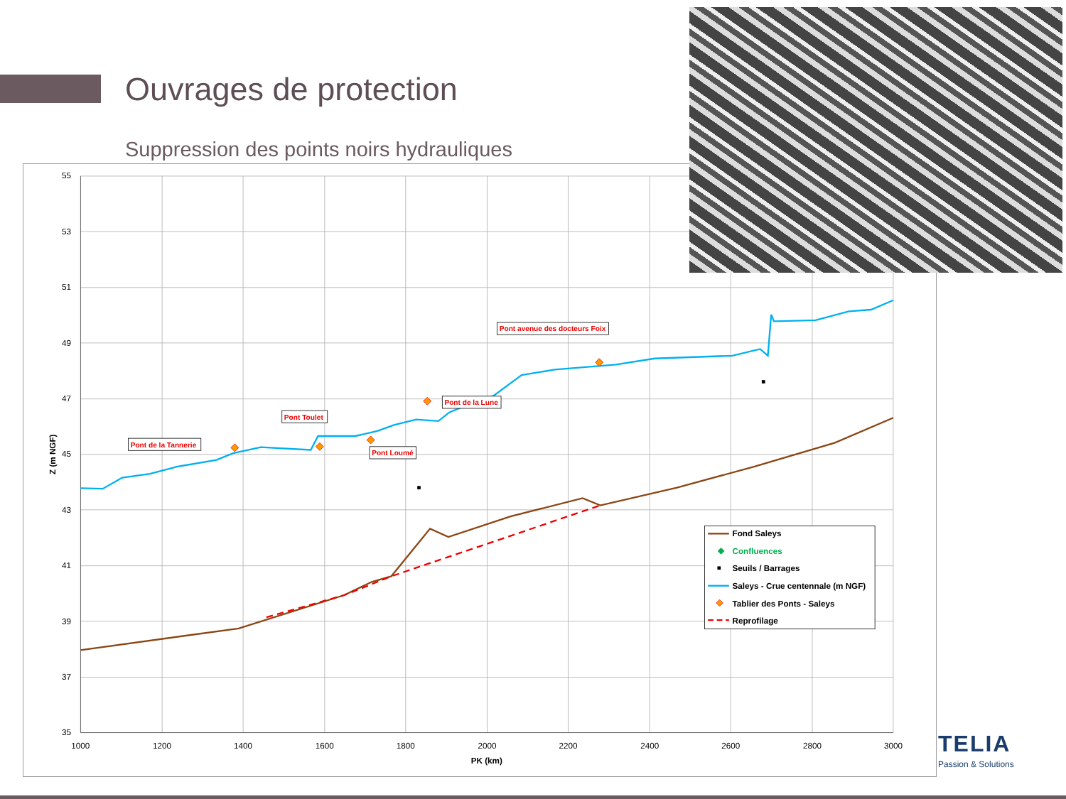Ouvrages de protection
Suppression des points noirs hydrauliques
55
53
51
49
47
45
43
41
39
37
35
1000
1200
1400
1600
1800
2000
2200
2400
2600
2800
3000
PK (km)
Z (m NGF)
Pont de la Tannerie
Pont Toulet
Pont Loumé
Pont de la Lune
Pont avenue des docteurs Foix
Fond Saleys
◆
Confluences
Seuils / Barrages
Saleys - Crue centennale (m NGF)
Tablier des Ponts - Saleys
Reprofilage
TELIA
Passion & Solutions